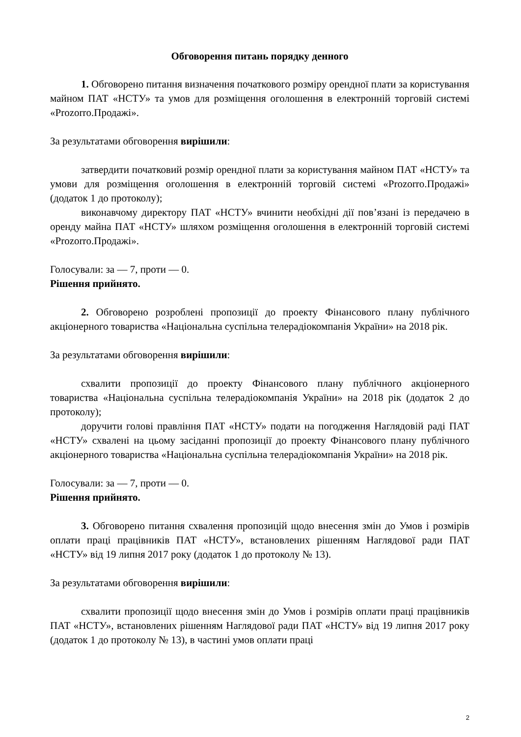Обговорення питань порядку денного
1. Обговорено питання визначення початкового розміру орендної плати за користування майном ПАТ «НСТУ» та умов для розміщення оголошення в електронній торговій системі «Prozorro.Продажі».
За результатами обговорення вирішили:
затвердити початковий розмір орендної плати за користування майном ПАТ «НСТУ» та умови для розміщення оголошення в електронній торговій системі «Prozorro.Продажі» (додаток 1 до протоколу);
виконавчому директору ПАТ «НСТУ» вчинити необхідні дії пов’язані із передачею в оренду майна ПАТ «НСТУ» шляхом розміщення оголошення в електронній торговій системі «Prozorro.Продажі».
Голосували: за — 7, проти — 0.
Рішення прийнято.
2. Обговорено розроблені пропозиції до проекту Фінансового плану публічного акціонерного товариства «Національна суспільна телерадіокомпанія України» на 2018 рік.
За результатами обговорення вирішили:
схвалити пропозиції до проекту Фінансового плану публічного акціонерного товариства «Національна суспільна телерадіокомпанія України» на 2018 рік (додаток 2 до протоколу);
доручити голові правління ПАТ «НСТУ» подати на погодження Наглядовій раді ПАТ «НСТУ» схвалені на цьому засіданні пропозиції до проекту Фінансового плану публічного акціонерного товариства «Національна суспільна телерадіокомпанія України» на 2018 рік.
Голосували: за — 7, проти — 0.
Рішення прийнято.
3. Обговорено питання схвалення пропозицій щодо внесення змін до Умов і розмірів оплати праці працівників ПАТ «НСТУ», встановлених рішенням Наглядової ради ПАТ «НСТУ» від 19 липня 2017 року (додаток 1 до протоколу № 13).
За результатами обговорення вирішили:
схвалити пропозиції щодо внесення змін до Умов і розмірів оплати праці працівників ПАТ «НСТУ», встановлених рішенням Наглядової ради ПАТ «НСТУ» від 19 липня 2017 року (додаток 1 до протоколу № 13), в частині умов оплати праці
2